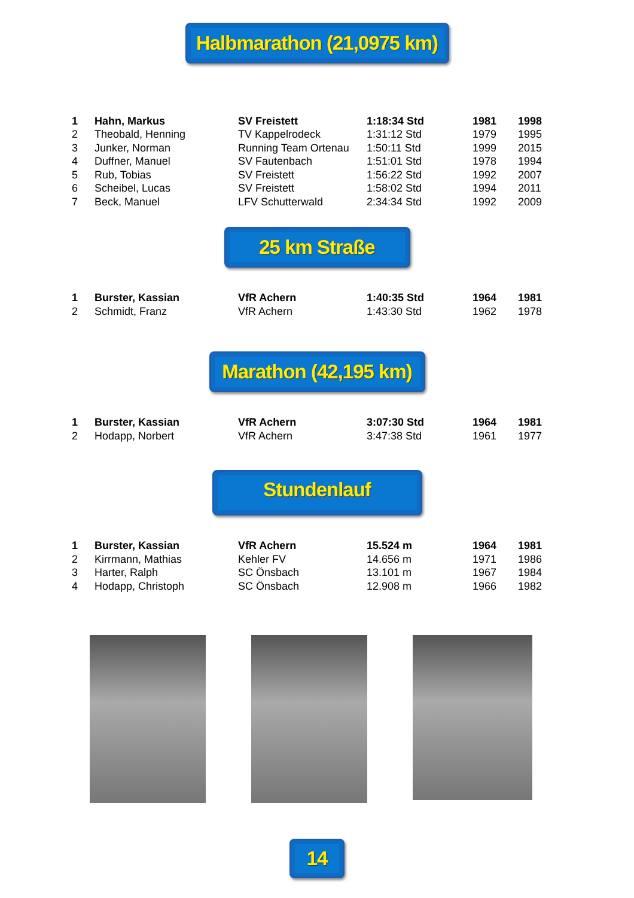Halbmarathon (21,0975 km)
| 1 | Hahn, Markus | SV Freistett | 1:18:34 Std | 1981 | 1998 |
| 2 | Theobald, Henning | TV Kappelrodeck | 1:31:12 Std | 1979 | 1995 |
| 3 | Junker, Norman | Running Team Ortenau | 1:50:11 Std | 1999 | 2015 |
| 4 | Duffner, Manuel | SV Fautenbach | 1:51:01 Std | 1978 | 1994 |
| 5 | Rub, Tobias | SV Freistett | 1:56:22 Std | 1992 | 2007 |
| 6 | Scheibel, Lucas | SV Freistett | 1:58:02 Std | 1994 | 2011 |
| 7 | Beck, Manuel | LFV Schutterwald | 2:34:34 Std | 1992 | 2009 |
25 km Straße
| 1 | Burster, Kassian | VfR Achern | 1:40:35 Std | 1964 | 1981 |
| 2 | Schmidt, Franz | VfR Achern | 1:43:30 Std | 1962 | 1978 |
Marathon (42,195 km)
| 1 | Burster, Kassian | VfR Achern | 3:07:30 Std | 1964 | 1981 |
| 2 | Hodapp, Norbert | VfR Achern | 3:47:38 Std | 1961 | 1977 |
Stundenlauf
| 1 | Burster, Kassian | VfR Achern | 15.524 m | 1964 | 1981 |
| 2 | Kirrmann, Mathias | Kehler FV | 14.656 m | 1971 | 1986 |
| 3 | Harter, Ralph | SC Önsbach | 13.101 m | 1967 | 1984 |
| 4 | Hodapp, Christoph | SC Önsbach | 12.908 m | 1966 | 1982 |
14